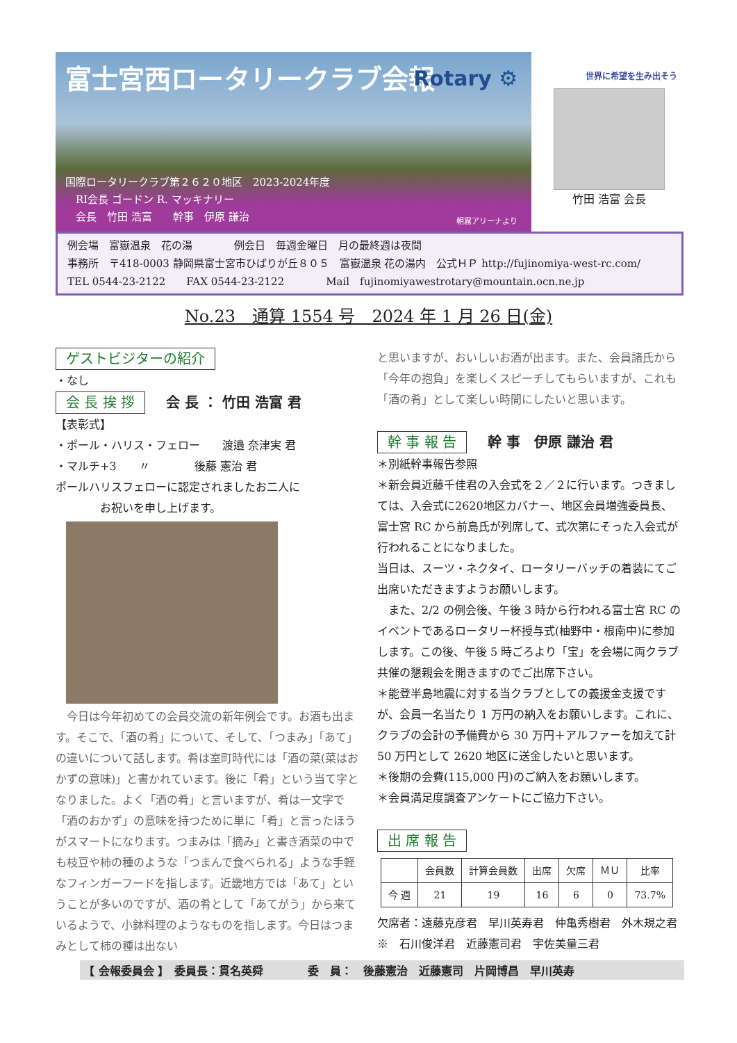富士宮西ロータリークラブ会報
Rotary ⚙
国際ロータリークラブ第２６２０地区　2023-2024年度
　RI会長 ゴードン R. マッキナリー
　会長　竹田 浩富　　幹事　伊原 謙治
朝霧アリーナより
世界に希望を生み出そう
竹田 浩富 会長
例会場　富嶽温泉　花の湯　　　　例会日　毎週金曜日　月の最終週は夜間
事務所　〒418-0003 静岡県富士宮市ひばりが丘８０５　富嶽温泉 花の湯内　公式ＨＰ http://fujinomiya-west-rc.com/
TEL 0544-23-2122　　FAX 0544-23-2122　　　　Mail　fujinomiyawestrotary@mountain.ocn.ne.jp
No.23　通算 1554 号　2024 年 1 月 26 日(金)
ゲストビジターの紹介
・なし
会 長 挨 拶 会 長 ： 竹田 浩富 君
【表彰式】
・ポール・ハリス・フェロー　　渡邉 奈津実 君
・マルチ+3　　〃　　　　後藤 憲治 君
ポールハリスフェローに認定されましたお二人に
　　　　お祝いを申し上げます。
　今日は今年初めての会員交流の新年例会です。お酒も出ます。そこで、「酒の肴」について、そして、「つまみ」「あて」の違いについて話します。肴は室町時代には「酒の菜(菜はおかずの意味)」と書かれています。後に「肴」という当て字となりました。よく「酒の肴」と言いますが、肴は一文字で「酒のおかず」の意味を持つために単に「肴」と言ったほうがスマートになります。つまみは「摘み」と書き酒菜の中でも枝豆や柿の種のような「つまんで食べられる」ような手軽なフィンガーフードを指します。近畿地方では「あて」ということが多いのですが、酒の肴として「あてがう」から来ているようで、小鉢料理のようなものを指します。今日はつまみとして柿の種は出ない
と思いますが、おいしいお酒が出ます。また、会員諸氏から「今年の抱負」を楽しくスピーチしてもらいますが、これも「酒の肴」として楽しい時間にしたいと思います。
幹 事 報 告 幹 事　伊原 謙治 君
＊別紙幹事報告参照
＊新会員近藤千佳君の入会式を２／２に行います。つきましては、入会式に2620地区カバナー、地区会員増強委員長、富士宮 RC から前島氏が列席して、式次第にそった入会式が行われることになりました。
当日は、スーツ・ネクタイ、ロータリーバッチの着装にてご出席いただきますようお願いします。
　また、2/2 の例会後、午後 3 時から行われる富士宮 RC のイベントであるロータリー杯授与式(柚野中・根南中)に参加します。この後、午後 5 時ごろより「宝」を会場に両クラブ共催の懇親会を開きますのでご出席下さい。
＊能登半島地震に対する当クラブとしての義援金支援ですが、会員一名当たり 1 万円の納入をお願いします。これに、クラブの会計の予備費から 30 万円＋アルファーを加えて計 50 万円として 2620 地区に送金したいと思います。
＊後期の会費(115,000 円)のご納入をお願いします。
＊会員満足度調査アンケートにご協力下さい。
出 席 報 告
| | 会員数 | 計算会員数 | 出席 | 欠席 | ＭＵ | 比率 |
| --- | --- | --- | --- | --- | --- | --- |
| 今 週 | 21 | 19 | 16 | 6 | 0 | 73.7% |
欠席者：遠藤克彦君　早川英寿君　仲亀秀樹君　外木規之君※　石川俊洋君　近藤憲司君　宇佐美量三君
【 会報委員会 】　委員長：貫名英舜　　　　委　員：　後藤憲治　近藤憲司　片岡博昌　早川英寿